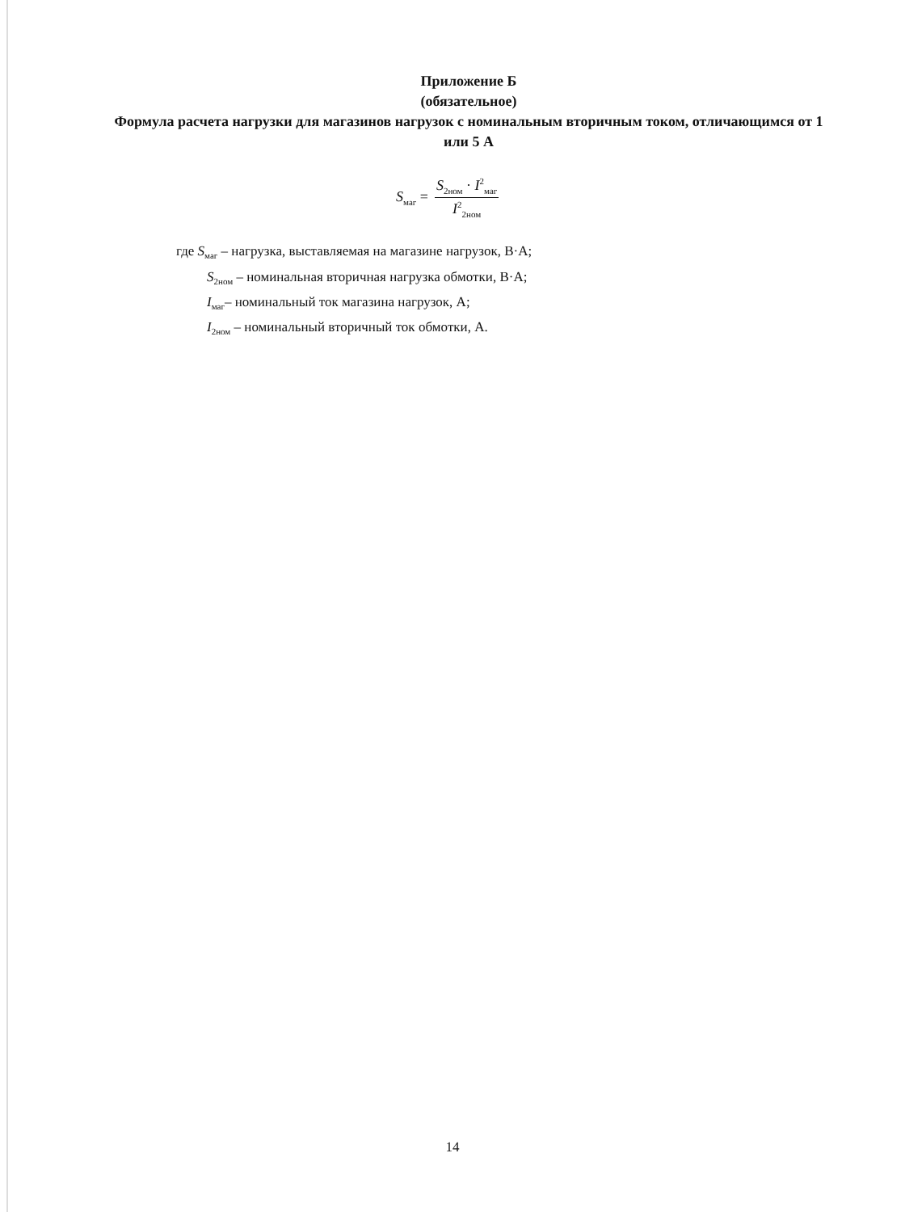Приложение Б
(обязательное)
Формула расчета нагрузки для магазинов нагрузок с номинальным вторичным током, отличающимся от 1 или 5 А
S<sub>маг</sub> = S<sub>2ном</sub> · I<sup>2</sup><sub>маг</sub> I<sup>2</sup><sub>2ном</sub>
где S<sub>маг</sub> – нагрузка, выставляемая на магазине нагрузок, В·А;
S<sub>2ном</sub> – номинальная вторичная нагрузка обмотки, В·А;
I<sub>маг</sub>– номинальный ток магазина нагрузок, А;
I<sub>2ном</sub> – номинальный вторичный ток обмотки, А.
14